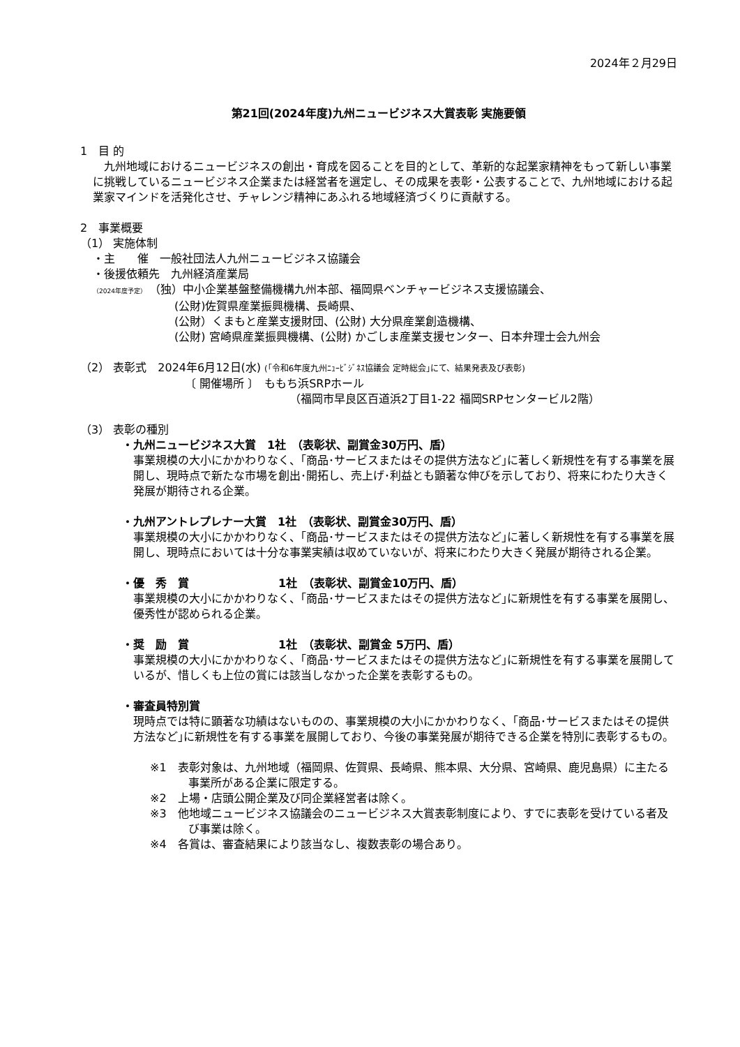2024年２月29日
第21回(2024年度)九州ニュービジネス大賞表彰 実施要領
1　目 的
　九州地域におけるニュービジネスの創出・育成を図ることを目的として、革新的な起業家精神をもって新しい事業に挑戦しているニュービジネス企業または経営者を選定し、その成果を表彰・公表することで、九州地域における起業家マインドを活発化させ、チャレンジ精神にあふれる地域経済づくりに貢献する。
2　事業概要
（1） 実施体制
・主　　催　一般社団法人九州ニュービジネス協議会
・後援依頼先　九州経済産業局
（2024年度予定）　（独）中小企業基盤整備機構九州本部、福岡県ベンチャービジネス支援協議会、
(公財)佐賀県産業振興機構、長崎県、
(公財）くまもと産業支援財団、(公財) 大分県産業創造機構、
(公財) 宮崎県産業振興機構、(公財) かごしま産業支援センター、日本弁理士会九州会
（2） 表彰式　2024年6月12日(水) (｢令和6年度九州ﾆｭｰﾋﾞｼﾞﾈｽ協議会 定時総会｣にて、結果発表及び表彰)
〔 開催場所 〕　ももち浜SRPホール
（福岡市早良区百道浜2丁目1-22 福岡SRPセンタービル2階）
（3） 表彰の種別
・九州ニュービジネス大賞　1社　（表彰状、副賞金30万円、盾）
事業規模の大小にかかわりなく、｢商品･サービスまたはその提供方法など｣に著しく新規性を有する事業を展開し、現時点で新たな市場を創出･開拓し、売上げ･利益とも顕著な伸びを示しており、将来にわたり大きく発展が期待される企業。
・九州アントレプレナー大賞　1社　（表彰状、副賞金30万円、盾）
事業規模の大小にかかわりなく、｢商品･サービスまたはその提供方法など｣に著しく新規性を有する事業を展開し、現時点においては十分な事業実績は収めていないが、将来にわたり大きく発展が期待される企業。
・優　秀　賞　　　　　　　　1社　（表彰状、副賞金10万円、盾）
事業規模の大小にかかわりなく、｢商品･サービスまたはその提供方法など｣に新規性を有する事業を展開し、優秀性が認められる企業。
・奨　励　賞　　　　　　　　1社　（表彰状、副賞金 5万円、盾）
事業規模の大小にかかわりなく、｢商品･サービスまたはその提供方法など｣に新規性を有する事業を展開しているが、惜しくも上位の賞には該当しなかった企業を表彰するもの。
・審査員特別賞
現時点では特に顕著な功績はないものの、事業規模の大小にかかわりなく、｢商品･サービスまたはその提供方法など｣に新規性を有する事業を展開しており、今後の事業発展が期待できる企業を特別に表彰するもの。
※1　表彰対象は、九州地域（福岡県、佐賀県、長崎県、熊本県、大分県、宮崎県、鹿児島県）に主たる事業所がある企業に限定する。
※2　上場・店頭公開企業及び同企業経営者は除く。
※3　他地域ニュービジネス協議会のニュービジネス大賞表彰制度により、すでに表彰を受けている者及び事業は除く。
※4　各賞は、審査結果により該当なし、複数表彰の場合あり。